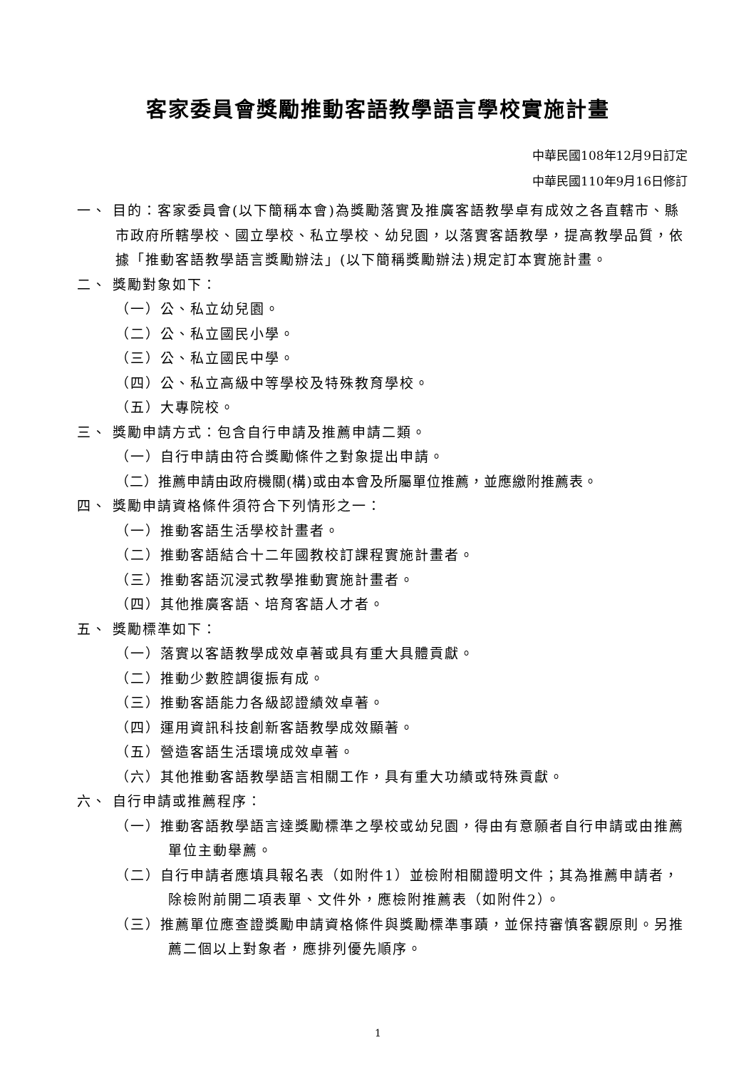客家委員會獎勵推動客語教學語言學校實施計畫
中華民國108年12月9日訂定
中華民國110年9月16日修訂
一、 目的：客家委員會(以下簡稱本會)為獎勵落實及推廣客語教學卓有成效之各直轄市、縣市政府所轄學校、國立學校、私立學校、幼兒園，以落實客語教學，提高教學品質，依據「推動客語教學語言獎勵辦法」(以下簡稱獎勵辦法)規定訂本實施計畫。
二、 獎勵對象如下：
（一）公、私立幼兒園。
（二）公、私立國民小學。
（三）公、私立國民中學。
（四）公、私立高級中等學校及特殊教育學校。
（五）大專院校。
三、 獎勵申請方式：包含自行申請及推薦申請二類。
（一）自行申請由符合獎勵條件之對象提出申請。
（二）推薦申請由政府機關(構)或由本會及所屬單位推薦，並應繳附推薦表。
四、 獎勵申請資格條件須符合下列情形之一：
（一）推動客語生活學校計畫者。
（二）推動客語結合十二年國教校訂課程實施計畫者。
（三）推動客語沉浸式教學推動實施計畫者。
（四）其他推廣客語、培育客語人才者。
五、 獎勵標準如下：
（一）落實以客語教學成效卓著或具有重大具體貢獻。
（二）推動少數腔調復振有成。
（三）推動客語能力各級認證績效卓著。
（四）運用資訊科技創新客語教學成效顯著。
（五）營造客語生活環境成效卓著。
（六）其他推動客語教學語言相關工作，具有重大功績或特殊貢獻。
六、 自行申請或推薦程序：
（一）推動客語教學語言達獎勵標準之學校或幼兒園，得由有意願者自行申請或由推薦單位主動舉薦。
（二）自行申請者應填具報名表（如附件1）並檢附相關證明文件；其為推薦申請者，除檢附前開二項表單、文件外，應檢附推薦表（如附件2）。
（三）推薦單位應查證獎勵申請資格條件與獎勵標準事蹟，並保持審慎客觀原則。另推薦二個以上對象者，應排列優先順序。
1